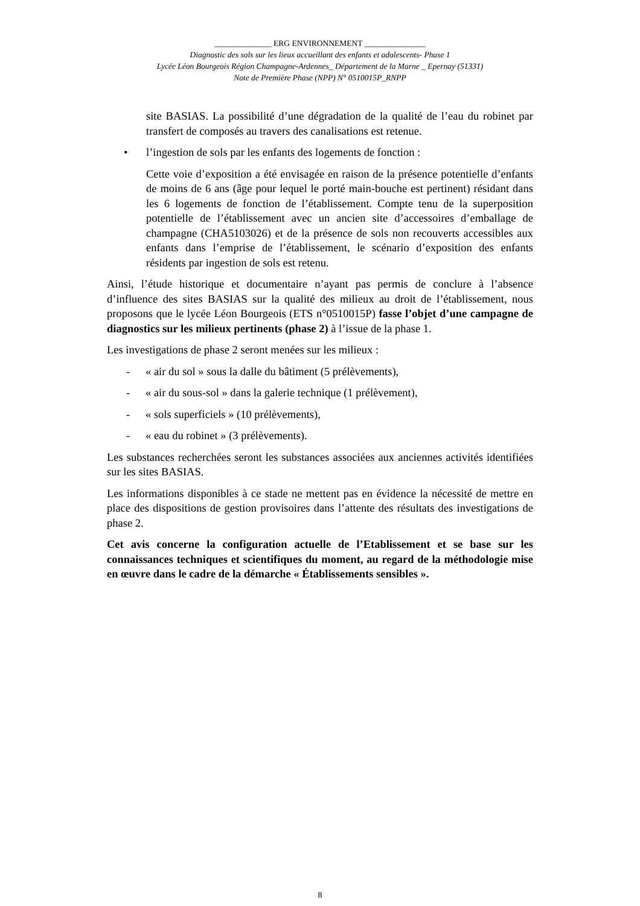______________ ERG ENVIRONNEMENT _______________
Diagnostic des sols sur les lieux accueillant des enfants et adolescents- Phase 1
Lycée Léon Bourgeois Région Champagne-Ardennes_ Département de la Marne _ Epernay (51331)
Note de Première Phase (NPP) N° 0510015P_RNPP
site BASIAS. La possibilité d’une dégradation de la qualité de l’eau du robinet par transfert de composés au travers des canalisations est retenue.
• l’ingestion de sols par les enfants des logements de fonction :
Cette voie d’exposition a été envisagée en raison de la présence potentielle d’enfants de moins de 6 ans (âge pour lequel le porté main-bouche est pertinent) résidant dans les 6 logements de fonction de l’établissement. Compte tenu de la superposition potentielle de l’établissement avec un ancien site d’accessoires d’emballage de champagne (CHA5103026) et de la présence de sols non recouverts accessibles aux enfants dans l’emprise de l’établissement, le scénario d’exposition des enfants résidents par ingestion de sols est retenu.
Ainsi, l’étude historique et documentaire n’ayant pas permis de conclure à l’absence d’influence des sites BASIAS sur la qualité des milieux au droit de l’établissement, nous proposons que le lycée Léon Bourgeois (ETS n°0510015P) fasse l’objet d’une campagne de diagnostics sur les milieux pertinents (phase 2) à l’issue de la phase 1.
Les investigations de phase 2 seront menées sur les milieux :
- « air du sol » sous la dalle du bâtiment (5 prélèvements),
- « air du sous-sol » dans la galerie technique (1 prélèvement),
- « sols superficiels » (10 prélèvements),
- « eau du robinet » (3 prélèvements).
Les substances recherchées seront les substances associées aux anciennes activités identifiées sur les sites BASIAS.
Les informations disponibles à ce stade ne mettent pas en évidence la nécessité de mettre en place des dispositions de gestion provisoires dans l’attente des résultats des investigations de phase 2.
Cet avis concerne la configuration actuelle de l’Etablissement et se base sur les connaissances techniques et scientifiques du moment, au regard de la méthodologie mise en œuvre dans le cadre de la démarche « Établissements sensibles ».
8